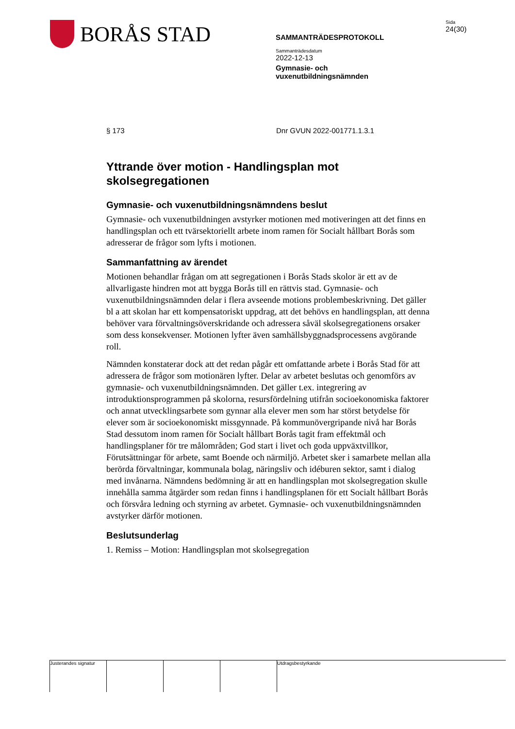BORÅS STAD
SAMMANTRÄDESPROTOKOLL
Sammanträdesdatum
2022-12-13
Gymnasie- och
vuxenutbildningsnämnden
Sida
24(30)
§ 173 Dnr GVUN 2022-001771.1.3.1
Yttrande över motion - Handlingsplan mot skolsegregationen
Gymnasie- och vuxenutbildningsnämndens beslut
Gymnasie- och vuxenutbildningen avstyrker motionen med motiveringen att det finns en handlingsplan och ett tvärsektoriellt arbete inom ramen för Socialt hållbart Borås som adresserar de frågor som lyfts i motionen.
Sammanfattning av ärendet
Motionen behandlar frågan om att segregationen i Borås Stads skolor är ett av de allvarligaste hindren mot att bygga Borås till en rättvis stad. Gymnasie- och vuxenutbildningsnämnden delar i flera avseende motions problembeskrivning. Det gäller bl a att skolan har ett kompensatoriskt uppdrag, att det behövs en handlingsplan, att denna behöver vara förvaltningsöverskridande och adressera såväl skolsegregationens orsaker som dess konsekvenser. Motionen lyfter även samhällsbyggnadsprocessens avgörande roll.
Nämnden konstaterar dock att det redan pågår ett omfattande arbete i Borås Stad för att adressera de frågor som motionären lyfter. Delar av arbetet beslutas och genomförs av gymnasie- och vuxenutbildningsnämnden. Det gäller t.ex. integrering av introduktionsprogrammen på skolorna, resursfördelning utifrån socioekonomiska faktorer och annat utvecklingsarbete som gynnar alla elever men som har störst betydelse för elever som är socioekonomiskt missgynnade. På kommunövergripande nivå har Borås Stad dessutom inom ramen för Socialt hållbart Borås tagit fram effektmål och handlingsplaner för tre målområden; God start i livet och goda uppväxtvillkor, Förutsättningar för arbete, samt Boende och närmiljö. Arbetet sker i samarbete mellan alla berörda förvaltningar, kommunala bolag, näringsliv och idéburen sektor, samt i dialog med invånarna. Nämndens bedömning är att en handlingsplan mot skolsegregation skulle innehålla samma åtgärder som redan finns i handlingsplanen för ett Socialt hållbart Borås och försvåra ledning och styrning av arbetet. Gymnasie- och vuxenutbildningsnämnden avstyrker därför motionen.
Beslutsunderlag
1. Remiss – Motion: Handlingsplan mot skolsegregation
Justerandes signatur
Utdragsbestyrkande